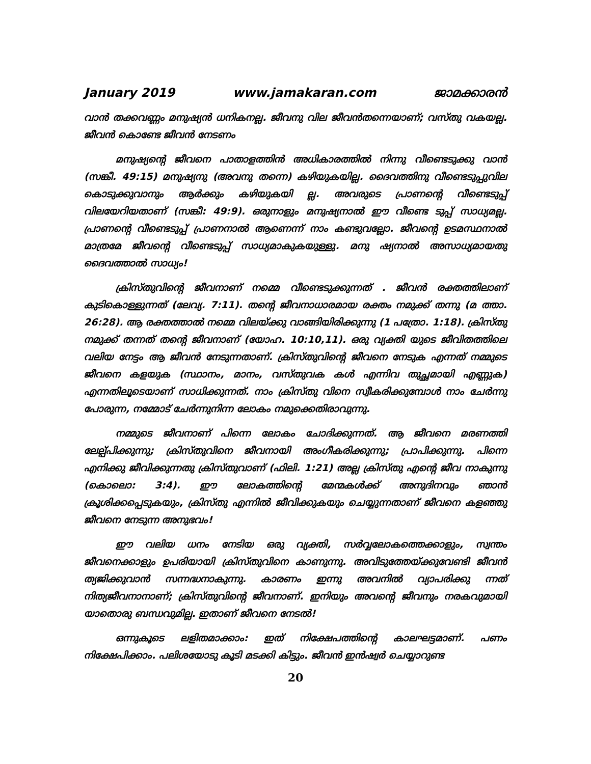January 2019 www.jamakaran.com ജാമക്കാരൻ
വാൻ തക്കവണ്ണം മനുഷ്യൻ ധനികനല്ല. ജീവനു വില ജീവൻതന്നെയാണ്; വസ്തു വകയല്ല. ജീവൻ കൊണ്ടേ ജീവൻ നേടണം
മനുഷ്യന്റെ ജീവനെ പാതാളത്തിൻ അധികാരത്തിൽ നിന്നു വീണ്ടെടുക്കു വാൻ (സങ്കീ. 49:15) മനുഷ്യനു (അവനു തന്നെ) കഴിയുകയില്ല. ദൈവത്തിനു വീണ്ടെടുപ്പുവില കൊടുക്കുവാനും ആർക്കും കഴിയുകയി ല്ല. അവരുടെ പ്രാണന്റെ വീണ്ടെടുപ്പ് വിലയേറിയതാണ് (സങ്കീ: 49:9). ഒരുനാളും മനുഷ്യനാൽ ഈ വീണ്ടെ ടുപ്പ് സാധ്യമല്ല. പ്രാണന്റെ വീണ്ടെടുപ്പ് പ്രാണനാൽ ആണെന്ന് നാം കണ്ടുവല്ലോ. ജീവന്റെ ഉടമസ്ഥനാൽ മാത്രമേ ജീവന്റെ വീണ്ടെടുപ്പ് സാധ്യമാകുകയുള്ളു. മനു ഷ്യനാൽ അസാധ്യമായതു ദൈവത്താൽ സാധ്യം!
ക്രിസ്തുവിന്റെ ജീവനാണ് നമ്മെ വീണ്ടെടുക്കുന്നത് . ജീവൻ രക്തത്തിലാണ് കുടികൊള്ളുന്നത് (ലേവ്യ. 7:11). തന്റെ ജീവനാധാരമായ രക്തം നമുക്ക് തന്നു (മ ത്താ. 26:28). ആ രക്തത്താൽ നമ്മെ വിലയ്ക്കു വാങ്ങിയിരിക്കുന്നു (1 പത്രോ. 1:18). ക്രിസ്തു നമുക്ക് തന്നത് തന്റെ ജീവനാണ് (യോഹ. 10:10,11). ഒരു വ്യക്തി യുടെ ജീവിതത്തിലെ വലിയ നേട്ടം ആ ജീവൻ നേടുന്നതാണ്. ക്രിസ്തുവിന്റെ ജീവനെ നേടുക എന്നത് നമ്മുടെ ജീവനെ കളയുക (സ്ഥാനം, മാനം, വസ്തുവക കൾ എന്നിവ തുച്ഛമായി എണ്ണുക) എന്നതിലൂടെയാണ് സാധിക്കുന്നത്. നാം ക്രിസ്തു വിനെ സ്വീകരിക്കുമ്പോൾ നാം ചേർന്നു പോരുന്ന, നമ്മോട് ചേർന്നുനിന്ന ലോകം നമുക്കെതിരാവുന്നു.
നമ്മുടെ ജീവനാണ് പിന്നെ ലോകം ചോദിക്കുന്നത്. ആ ജീവനെ മരണത്തി ലേല്പ്പിക്കുന്നു; ക്രിസ്തുവിനെ ജീവനായി അംഗീകരിക്കുന്നു; പ്രാപിക്കുന്നു. പിന്നെ എനിക്കു ജീവിക്കുന്നതു ക്രിസ്തുവാണ് (ഫിലി. 1:21) അല്ല ക്രിസ്തു എന്റെ ജീവ നാകുന്നു (കൊലൊ: 3:4). ഈ ലോകത്തിന്റെ മേന്മകൾക്ക് അനുദിനവും ഞാൻ ക്രൂശിക്കപ്പെടുകയും, ക്രിസ്തു എന്നിൽ ജീവിക്കുകയും ചെയ്യുന്നതാണ് ജീവനെ കളഞ്ഞു ജീവനെ നേടുന്ന അനുഭവം!
ഈ വലിയ ധനം നേടിയ ഒരു വ്യക്തി, സർവ്വലോകത്തെക്കാളും, സ്വന്തം ജീവനെക്കാളും ഉപരിയായി ക്രിസ്തുവിനെ കാണുന്നു. അവിടുത്തേയ്ക്കുവേണ്ടി ജീവൻ ത്യജിക്കുവാൻ സന്നദ്ധനാകുന്നു. കാരണം ഇന്നു അവനിൽ വ്യാപരിക്കു ന്നത് നിത്യജീവനാനാണ്; ക്രിസ്തുവിന്റെ ജീവനാണ്. ഇനിയും അവന്റെ ജീവനും നരകവുമായി യാതൊരു ബന്ധവുമില്ല. ഇതാണ് ജീവനെ നേടൽ!
ഒന്നുകൂടെ ലളിതമാക്കാം: ഇത് നിക്ഷേപത്തിന്റെ കാലഘട്ടമാണ്. പണം നിക്ഷേപിക്കാം. പലിശയോടു കൂടി മടക്കി കിട്ടും. ജീവൻ ഇൻഷ്വർ ചെയ്യാറുണ്ട
20